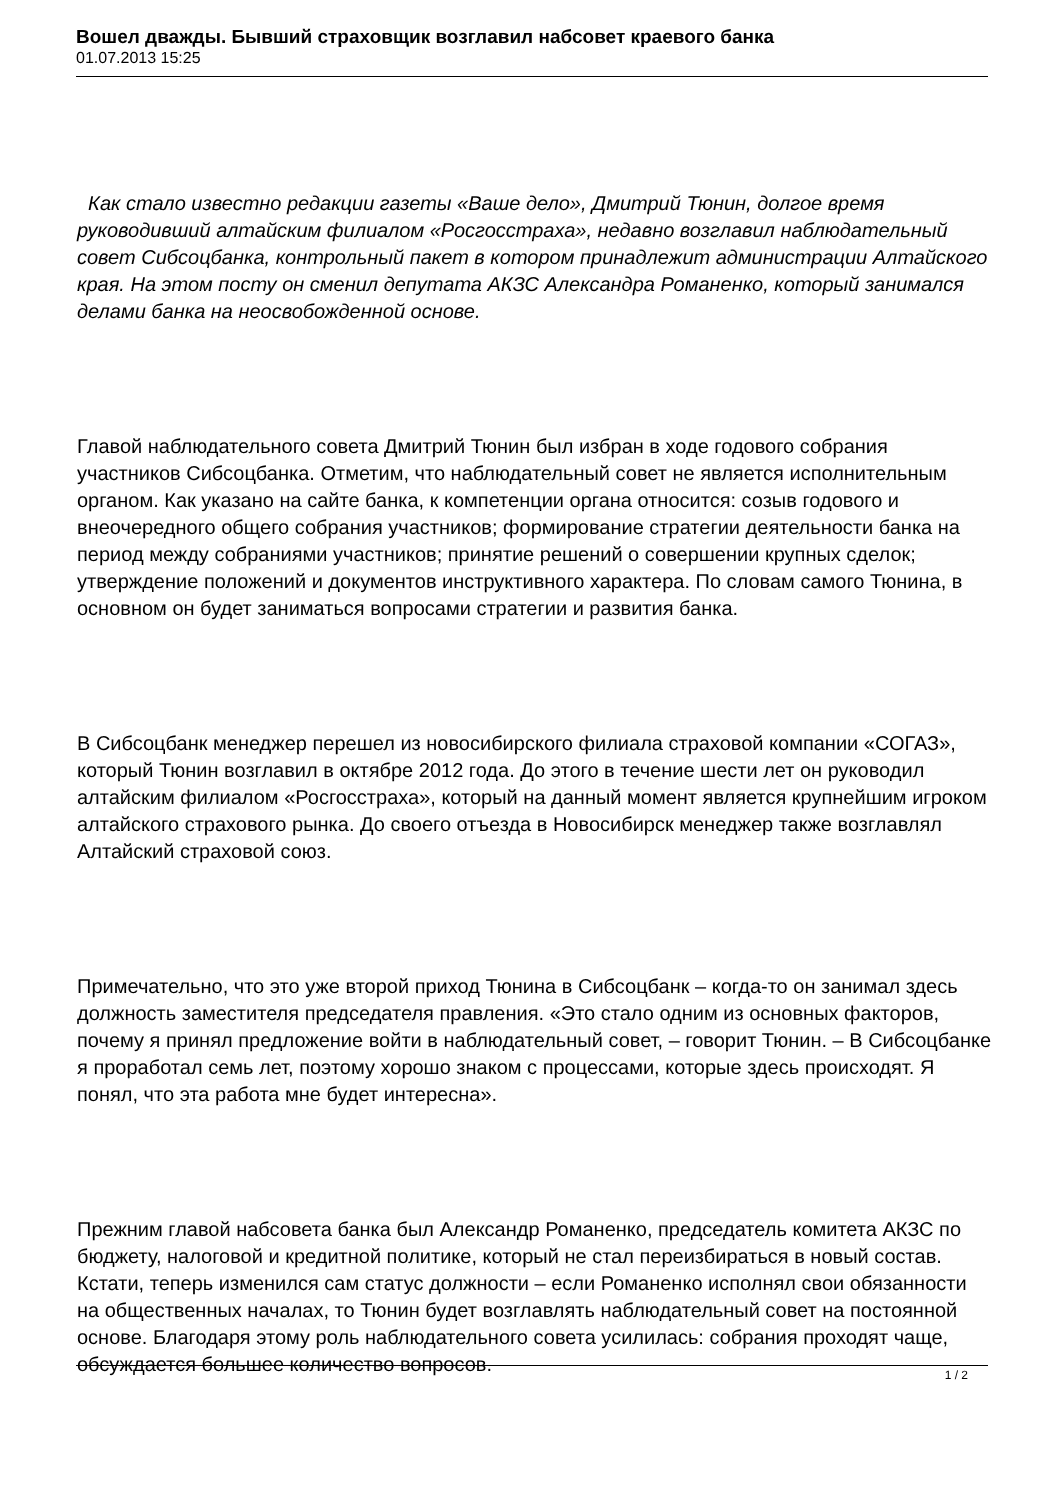Вошел дважды. Бывший страховщик возглавил набсовет краевого банка
01.07.2013 15:25
Как стало известно редакции газеты «Ваше дело», Дмитрий Тюнин, долгое время руководивший алтайским филиалом «Росгосстраха», недавно возглавил наблюдательный совет Сибсоцбанка, контрольный пакет в котором принадлежит администрации Алтайского края. На этом посту он сменил депутата АКЗС Александра Романенко, который занимался делами банка на неосвобожденной основе.
Главой наблюдательного совета Дмитрий Тюнин был избран в ходе годового собрания участников Сибсоцбанка. Отметим, что наблюдательный совет не является исполнительным органом. Как указано на сайте банка, к компетенции органа относится: созыв годового и внеочередного общего собрания участников; формирование стратегии деятельности банка на период между собраниями участников; принятие решений о совершении крупных сделок; утверждение положений и документов инструктивного характера. По словам самого Тюнина, в основном он будет заниматься вопросами стратегии и развития банка.
В Сибсоцбанк менеджер перешел из новосибирского филиала страховой компании «СОГАЗ», который Тюнин возглавил в октябре 2012 года. До этого в течение шести лет он руководил алтайским филиалом «Росгосстраха», который на данный момент является крупнейшим игроком алтайского страхового рынка. До своего отъезда в Новосибирск менеджер также возглавлял Алтайский страховой союз.
Примечательно, что это уже второй приход Тюнина в Сибсоцбанк – когда-то он занимал здесь должность заместителя председателя правления. «Это стало одним из основных факторов, почему я принял предложение войти в наблюдательный совет, – говорит Тюнин. – В Сибсоцбанке я проработал семь лет, поэтому хорошо знаком с процессами, которые здесь происходят. Я понял, что эта работа мне будет интересна».
Прежним главой набсовета банка был Александр Романенко, председатель комитета АКЗС по бюджету, налоговой и кредитной политике, который не стал переизбираться в новый состав. Кстати, теперь изменился сам статус должности – если Романенко исполнял свои обязанности на общественных началах, то Тюнин будет возглавлять наблюдательный совет на постоянной основе. Благодаря этому роль наблюдательного совета усилилась: собрания проходят чаще, обсуждается большее количество вопросов.
1 / 2